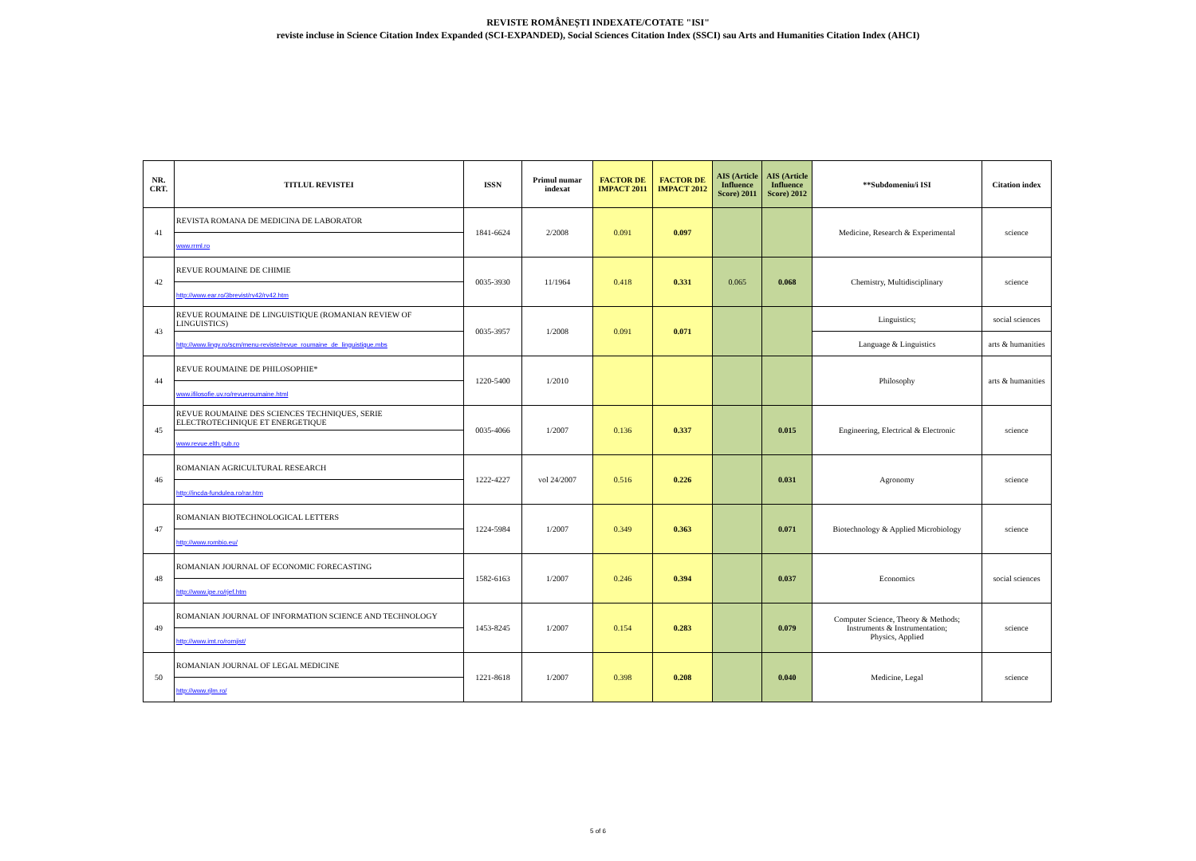REVISTE ROMÂNEȘTI INDEXATE/COTATE "ISI"
reviste incluse in Science Citation Index Expanded (SCI-EXPANDED), Social Sciences Citation Index (SSCI) sau Arts and Humanities Citation Index (AHCI)
| NR. CRT. | TITLUL REVISTEI | ISSN | Primul numar indexat | FACTOR DE IMPACT 2011 | FACTOR DE IMPACT 2012 | AIS (Article Influence Score) 2011 | AIS (Article Influence Score) 2012 | **Subdomeniu/i ISI | Citation index |
| --- | --- | --- | --- | --- | --- | --- | --- | --- | --- |
| 41 | REVISTA ROMANA DE MEDICINA DE LABORATOR | 1841-6624 | 2/2008 | 0.091 | 0.097 | | | Medicine, Research & Experimental | science |
| | www.rrml.ro | | | | | | | | |
| 42 | REVUE ROUMAINE DE CHIMIE | 0035-3930 | 11/1964 | 0.418 | 0.331 | 0.065 | 0.068 | Chemistry, Multidisciplinary | science |
| | http://www.ear.ro/3brevist/rv42/rv42.htm | | | | | | | | |
| 43 | REVUE ROUMAINE DE LINGUISTIQUE (ROMANIAN REVIEW OF LINGUISTICS) | 0035-3957 | 1/2008 | 0.091 | 0.071 | | | Linguistics; | social sciences |
| | http://www.lingv.ro/scm/menu-reviste/revue_roumaine_de_linguistique.mbs | | | | | | | Language & Linguistics | arts & humanities |
| 44 | REVUE ROUMAINE DE PHILOSOPHIE* | 1220-5400 | 1/2010 | | | | | Philosophy | arts & humanities |
| | www.ifilosofie.uv.ro/revueroumaine.html | | | | | | | | |
| 45 | REVUE ROUMAINE DES SCIENCES TECHNIQUES, SERIE ELECTROTECHNIQUE ET ENERGETIQUE | 0035-4066 | 1/2007 | 0.136 | 0.337 | | 0.015 | Engineering, Electrical & Electronic | science |
| | www.revue.elth.pub.ro | | | | | | | | |
| 46 | ROMANIAN AGRICULTURAL RESEARCH | 1222-4227 | vol 24/2007 | 0.516 | 0.226 | | 0.031 | Agronomy | science |
| | http://incda-fundulea.ro/rar.htm | | | | | | | | |
| 47 | ROMANIAN BIOTECHNOLOGICAL LETTERS | 1224-5984 | 1/2007 | 0.349 | 0.363 | | 0.071 | Biotechnology & Applied Microbiology | science |
| | http://www.rombio.eu/ | | | | | | | | |
| 48 | ROMANIAN JOURNAL OF ECONOMIC FORECASTING | 1582-6163 | 1/2007 | 0.246 | 0.394 | | 0.037 | Economics | social sciences |
| | http://www.ipe.ro/rjef.htm | | | | | | | | |
| 49 | ROMANIAN JOURNAL OF INFORMATION SCIENCE AND TECHNOLOGY | 1453-8245 | 1/2007 | 0.154 | 0.283 | | 0.079 | Computer Science, Theory & Methods; Instruments & Instrumentation; Physics, Applied | science |
| | http://www.imt.ro/romjist/ | | | | | | | | |
| 50 | ROMANIAN JOURNAL OF LEGAL MEDICINE | 1221-8618 | 1/2007 | 0.398 | 0.208 | | 0.040 | Medicine, Legal | science |
| | http://www.rjlm.ro/ | | | | | | | | |
5 of 6